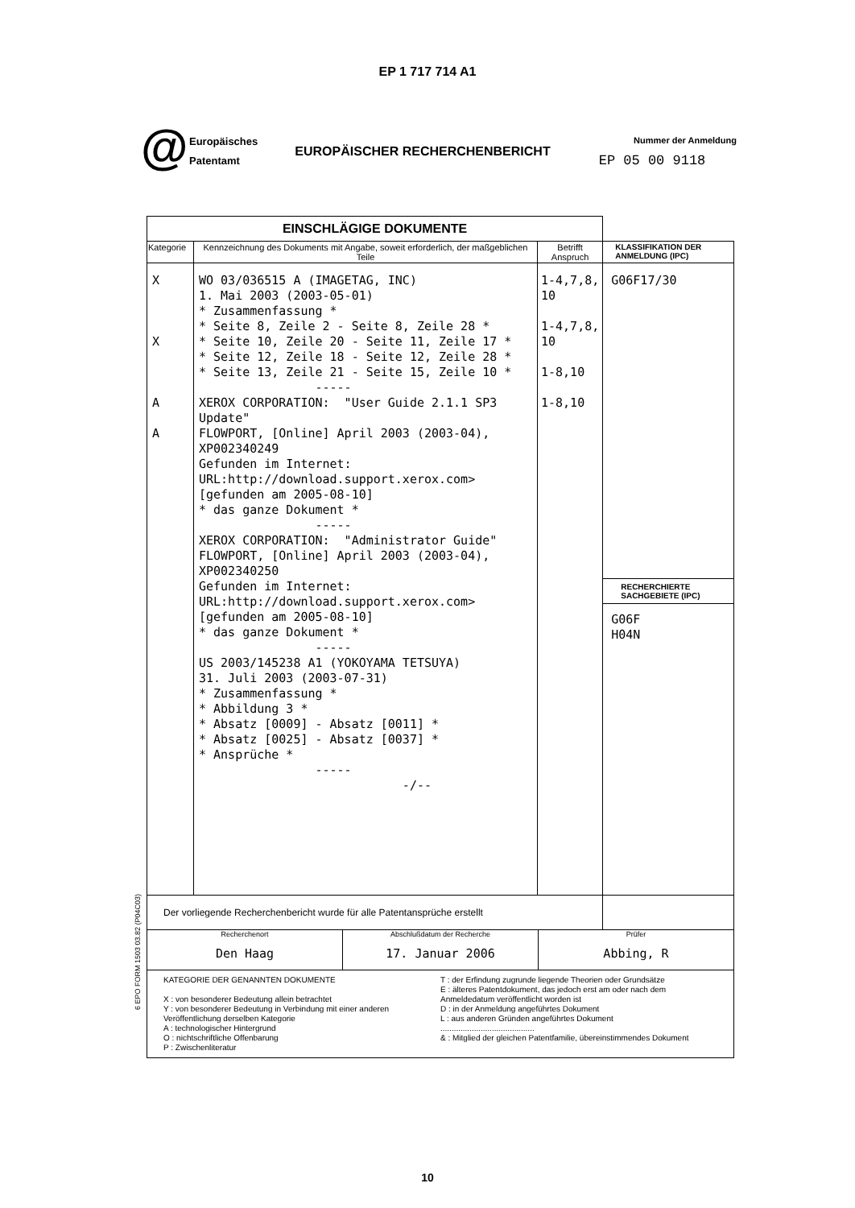EP 1 717 714 A1
@
Europäisches
Patentamt
EUROPÄISCHER RECHERCHENBERICHT
Nummer der Anmeldung
EP 05 00 9118
| EINSCHLÄGIGE DOKUMENTE | | | |
| Kategorie | Kennzeichnung des Dokuments mit Angabe, soweit erforderlich, der maßgeblichen Teile | Betrifft Anspruch | KLASSIFIKATION DER ANMELDUNG (IPC) |
| X X A A | WO 03/036515 A (IMAGETAG, INC) 1. Mai 2003 (2003-05-01) * Zusammenfassung * * Seite 8, Zeile 2 - Seite 8, Zeile 28 * * Seite 10, Zeile 20 - Seite 11, Zeile 17 * * Seite 12, Zeile 18 - Seite 12, Zeile 28 * * Seite 13, Zeile 21 - Seite 15, Zeile 10 * ----- XEROX CORPORATION: "User Guide 2.1.1 SP3 Update" FLOWPORT, [Online] April 2003 (2003-04), XP002340249 Gefunden im Internet: URL:http://download.support.xerox.com> [gefunden am 2005-08-10] * das ganze Dokument * ----- XEROX CORPORATION: "Administrator Guide" FLOWPORT, [Online] April 2003 (2003-04), XP002340250 Gefunden im Internet: URL:http://download.support.xerox.com> [gefunden am 2005-08-10] * das ganze Dokument * ----- US 2003/145238 A1 (YOKOYAMA TETSUYA) 31. Juli 2003 (2003-07-31) * Zusammenfassung * * Abbildung 3 * * Absatz [0009] - Absatz [0011] * * Absatz [0025] - Absatz [0037] * * Ansprüche * ----- -/-- | 1-4,7,8, 10 1-4,7,8, 10 1-8,10 1-8,10 | G06F17/30 RECHERCHIERTE SACHGEBIETE (IPC) G06F H04N |
| Der vorliegende Recherchenbericht wurde für alle Patentansprüche erstellt | | | |
| Recherchenort Den Haag Abschlußdatum der Recherche 17. Januar 2006 Prüfer Abbing, R | | | |
| KATEGORIE DER GENANNTEN DOKUMENTE X : von besonderer Bedeutung allein betrachtet Y : von besonderer Bedeutung in Verbindung mit einer anderen Veröffentlichung derselben Kategorie A : technologischer Hintergrund O : nichtschriftliche Offenbarung P : Zwischenliteratur T : der Erfindung zugrunde liegende Theorien oder Grundsätze E : älteres Patentdokument, das jedoch erst am oder nach dem Anmeldedatum veröffentlicht worden ist D : in der Anmeldung angeführtes Dokument L : aus anderen Gründen angeführtes Dokument .......................................... & : Mitglied der gleichen Patentfamilie, übereinstimmendes Dokument | | | |
6 EPO FORM 1503 03.82 (P04C03)
10